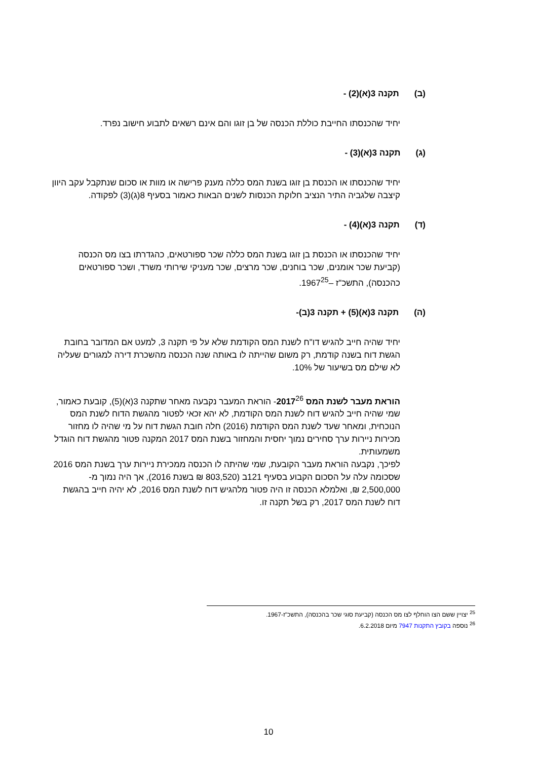(ב) תקנה 3(א)(2) -
יחיד שהכנסתו החייבת כוללת הכנסה של בן זוגו והם אינם רשאים לתבוע חישוב נפרד.
(ג) תקנה 3(א)(3) -
יחיד שהכנסתו או הכנסת בן זוגו בשנת המס כללה מענק פרישה או מוות או סכום שנתקבל עקב היוון קיצבה שלגביה התיר הנציב חלוקת הכנסות לשנים הבאות כאמור בסעיף 8(ג)(3) לפקודה.
(ד) תקנה 3(א)(4) -
יחיד שהכנסתו או הכנסת בן זוגו בשנת המס כללה שכר ספורטאים, כהגדרתו בצו מס הכנסה (קביעת שכר אומנים, שכר בוחנים, שכר מרצים, שכר מעניקי שירותי משרד, ושכר ספורטאים כהכנסה), התשכ"ז –1967<sup>25</sup>.
(ה) תקנה 3(א)(5) + תקנה 3(ב)-
יחיד שהיה חייב להגיש דו"ח לשנת המס הקודמת שלא על פי תקנה 3, למעט אם המדובר בחובת הגשת דוח בשנה קודמת, רק משום שהייתה לו באותה שנה הכנסה מהשכרת דירה למגורים שעליה לא שילם מס בשיעור של 10%.
הוראת מעבר לשנת המס 2017<sup>26</sup>- הוראת המעבר נקבעה מאחר שתקנה 3(א)(5), קובעת כאמור, שמי שהיה חייב להגיש דוח לשנת המס הקודמת, לא יהא זכאי לפטור מהגשת הדוח לשנת המס הנוכחית, ומאחר שעד לשנת המס הקודמת (2016) חלה חובת הגשת דוח על מי שהיה לו מחזור מכירות ניירות ערך סחירים נמוך יחסית והמחזור בשנת המס 2017 המקנה פטור מהגשת דוח הוגדל משמעותית.
לפיכך, נקבעה הוראת מעבר הקובעת, שמי שהיתה לו הכנסה ממכירת ניירות ערך בשנת המס 2016 שסכומה עלה על הסכום הקבוע בסעיף 121ב (803,520 ₪ בשנת 2016), אך היה נמוך מ- 2,500,000 ₪, ואלמלא הכנסה זו היה פטור מלהגיש דוח לשנת המס 2016, לא יהיה חייב בהגשת דוח לשנת המס 2017, רק בשל תקנה זו.
<sup>25</sup> יצויין ששם הצו הוחלף לצו מס הכנסה (קביעת סוגי שכר בהכנסה), התשכ"ז-1967.
<sup>26</sup> נוספה בקובץ התקנות 7947 מיום 6.2.2018.
10